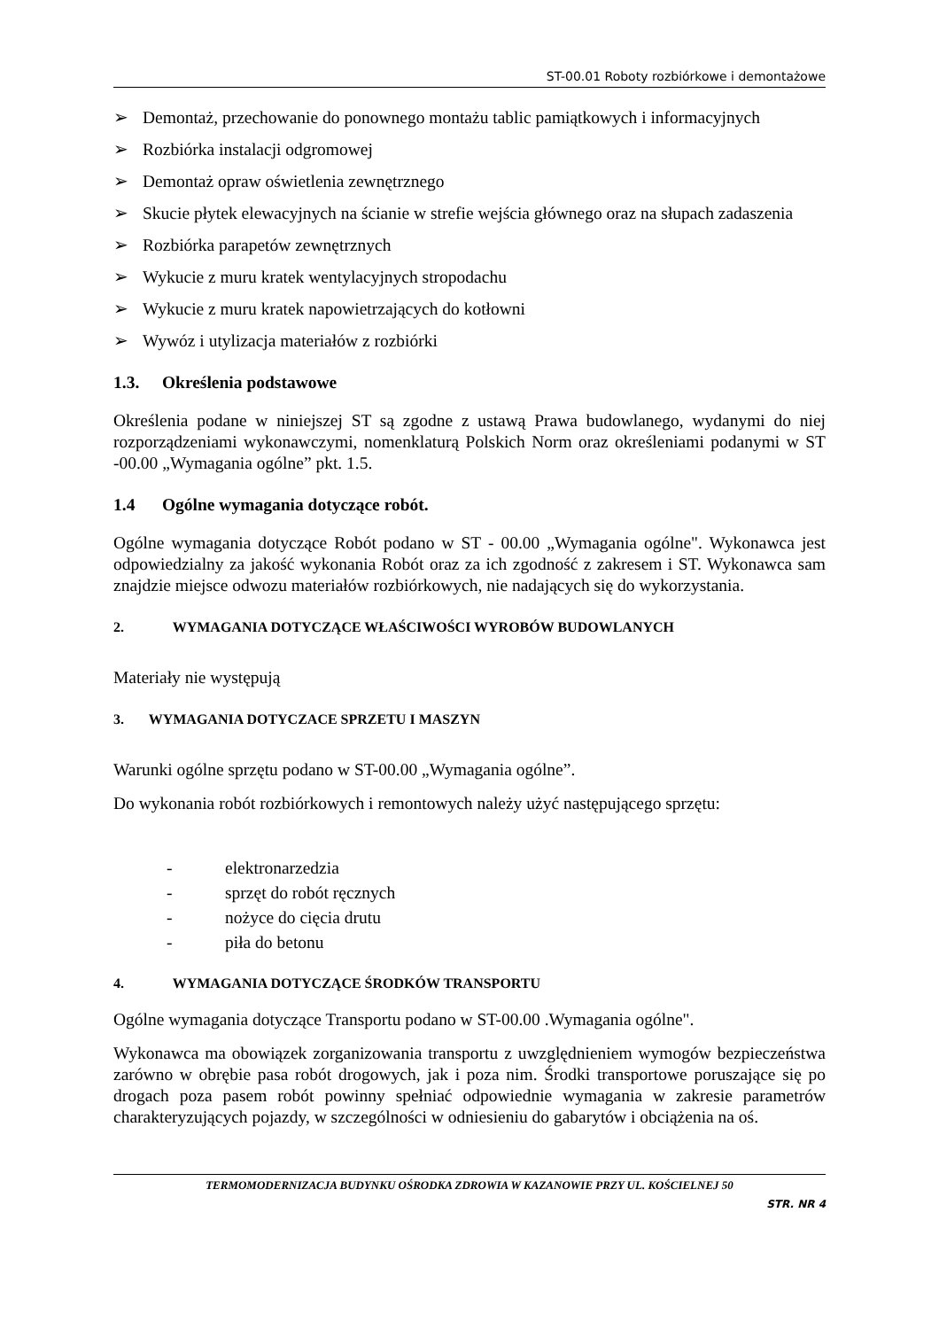ST-00.01 Roboty rozbiórkowe i demontażowe
➢ Demontaż, przechowanie do ponownego montażu tablic pamiątkowych i informacyjnych
➢ Rozbiórka instalacji odgromowej
➢ Demontaż opraw oświetlenia zewnętrznego
➢ Skucie płytek elewacyjnych na ścianie w strefie wejścia głównego oraz na słupach zadaszenia
➢ Rozbiórka parapetów zewnętrznych
➢ Wykucie z muru kratek wentylacyjnych stropodachu
➢ Wykucie z muru kratek napowietrzających do kotłowni
➢ Wywóz i utylizacja materiałów z rozbiórki
1.3. Określenia podstawowe
Określenia podane w niniejszej ST są zgodne z ustawą Prawa budowlanego, wydanymi do niej rozporządzeniami wykonawczymi, nomenklaturą Polskich Norm oraz określeniami podanymi w ST -00.00 „Wymagania ogólne” pkt. 1.5.
1.4 Ogólne wymagania dotyczące robót.
Ogólne wymagania dotyczące Robót podano w ST - 00.00 „Wymagania ogólne". Wykonawca jest odpowiedzialny za jakość wykonania Robót oraz za ich zgodność z zakresem i ST. Wykonawca sam znajdzie miejsce odwozu materiałów rozbiórkowych, nie nadających się do wykorzystania.
2. WYMAGANIA DOTYCZĄCE WŁAŚCIWOŚCI WYROBÓW BUDOWLANYCH
Materiały nie występują
3. WYMAGANIA DOTYCZACE SPRZETU I MASZYN
Warunki ogólne sprzętu podano w ST-00.00 „Wymagania ogólne”.
Do wykonania robót rozbiórkowych i remontowych należy użyć następującego sprzętu:
- elektronarzedzia
- sprzęt do robót ręcznych
- nożyce do cięcia drutu
- piła do betonu
4. WYMAGANIA DOTYCZĄCE ŚRODKÓW TRANSPORTU
Ogólne wymagania dotyczące Transportu podano w ST-00.00 .Wymagania ogólne".
Wykonawca ma obowiązek zorganizowania transportu z uwzględnieniem wymogów bezpieczeństwa zarówno w obrębie pasa robót drogowych, jak i poza nim. Środki transportowe poruszające się po drogach poza pasem robót powinny spełniać odpowiednie wymagania w zakresie parametrów charakteryzujących pojazdy, w szczególności w odniesieniu do gabarytów i obciążenia na oś.
TERMOMODERNIZACJA BUDYNKU OŚRODKA ZDROWIA W KAZANOWIE PRZY UL. KOŚCIELNEJ 50
STR. NR 4